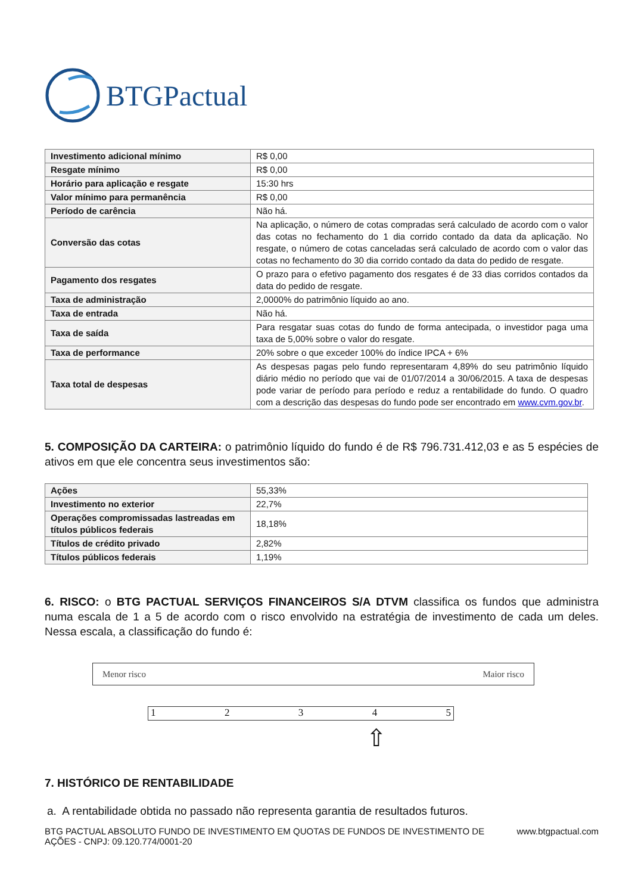BTGPactual
| Investimento adicional mínimo | R$ 0,00 |
| Resgate mínimo | R$ 0,00 |
| Horário para aplicação e resgate | 15:30 hrs |
| Valor mínimo para permanência | R$ 0,00 |
| Período de carência | Não há. |
| Conversão das cotas | Na aplicação, o número de cotas compradas será calculado de acordo com o valor das cotas no fechamento do 1 dia corrido contado da data da aplicação. No resgate, o número de cotas canceladas será calculado de acordo com o valor das cotas no fechamento do 30 dia corrido contado da data do pedido de resgate. |
| Pagamento dos resgates | O prazo para o efetivo pagamento dos resgates é de 33 dias corridos contados da data do pedido de resgate. |
| Taxa de administração | 2,0000% do patrimônio líquido ao ano. |
| Taxa de entrada | Não há. |
| Taxa de saída | Para resgatar suas cotas do fundo de forma antecipada, o investidor paga uma taxa de 5,00% sobre o valor do resgate. |
| Taxa de performance | 20% sobre o que exceder 100% do índice IPCA + 6% |
| Taxa total de despesas | As despesas pagas pelo fundo representaram 4,89% do seu patrimônio líquido diário médio no período que vai de 01/07/2014 a 30/06/2015. A taxa de despesas pode variar de período para período e reduz a rentabilidade do fundo. O quadro com a descrição das despesas do fundo pode ser encontrado em www.cvm.gov.br . |
5. COMPOSIÇÃO DA CARTEIRA: o patrimônio líquido do fundo é de R$ 796.731.412,03 e as 5 espécies de ativos em que ele concentra seus investimentos são:
| Ações | 55,33% |
| Investimento no exterior | 22,7% |
| Operações compromissadas lastreadas em títulos públicos federais | 18,18% |
| Títulos de crédito privado | 2,82% |
| Títulos públicos federais | 1,19% |
6. RISCO: o BTG PACTUAL SERVIÇOS FINANCEIROS S/A DTVM classifica os fundos que administra numa escala de 1 a 5 de acordo com o risco envolvido na estratégia de investimento de cada um deles. Nessa escala, a classificação do fundo é:
Menor risco Maior risco
1 2 3 4 5
⇧
7. HISTÓRICO DE RENTABILIDADE
a. A rentabilidade obtida no passado não representa garantia de resultados futuros.
BTG PACTUAL ABSOLUTO FUNDO DE INVESTIMENTO EM QUOTAS DE FUNDOS DE INVESTIMENTO DE
AÇÕES - CNPJ: 09.120.774/0001-20 www.btgpactual.com